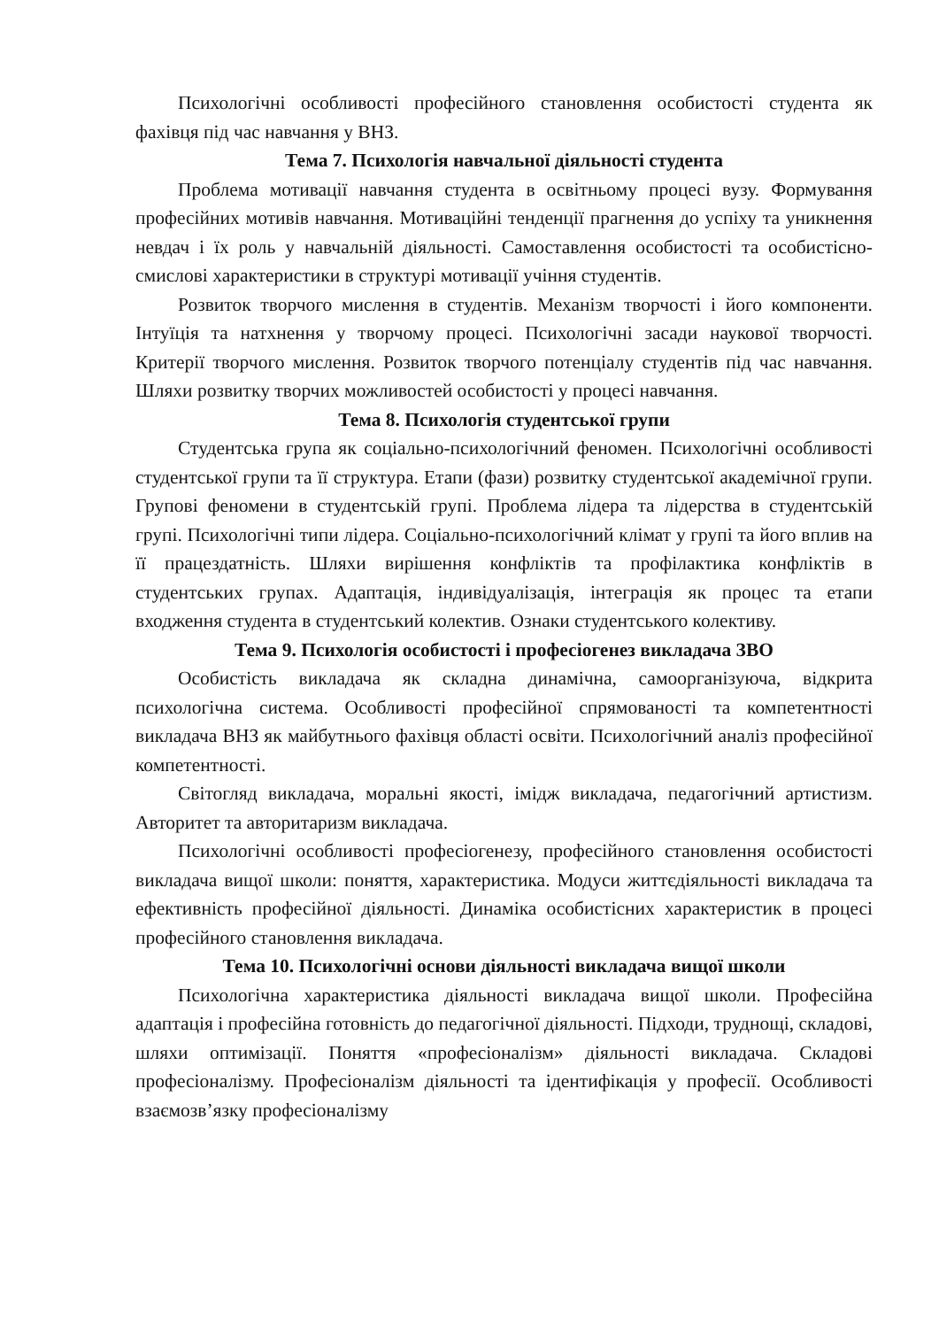Психологічні особливості професійного становлення особистості студента як фахівця під час навчання у ВНЗ.
Тема 7. Психологія навчальної діяльності студента
Проблема мотивації навчання студента в освітньому процесі вузу. Формування професійних мотивів навчання. Мотиваційні тенденції прагнення до успіху та уникнення невдач і їх роль у навчальній діяльності. Самоставлення особистості та особистісно-смислові характеристики в структурі мотивації учіння студентів.
Розвиток творчого мислення в студентів. Механізм творчості і його компоненти. Інтуїція та натхнення у творчому процесі. Психологічні засади наукової творчості. Критерії творчого мислення. Розвиток творчого потенціалу студентів під час навчання. Шляхи розвитку творчих можливостей особистості у процесі навчання.
Тема 8. Психологія студентської групи
Студентська група як соціально-психологічний феномен. Психологічні особливості студентської групи та її структура. Етапи (фази) розвитку студентської академічної групи. Групові феномени в студентській групі. Проблема лідера та лідерства в студентській групі. Психологічні типи лідера. Соціально-психологічний клімат у групі та його вплив на її працездатність. Шляхи вирішення конфліктів та профілактика конфліктів в студентських групах. Адаптація, індивідуалізація, інтеграція як процес та етапи входження студента в студентський колектив. Ознаки студентського колективу.
Тема 9. Психологія особистості і професіогенез викладача ЗВО
Особистість викладача як складна динамічна, самоорганізуюча, відкрита психологічна система. Особливості професійної спрямованості та компетентності викладача ВНЗ як майбутнього фахівця області освіти. Психологічний аналіз професійної компетентності.
Світогляд викладача, моральні якості, імідж викладача, педагогічний артистизм. Авторитет та авторитаризм викладача.
Психологічні особливості професіогенезу, професійного становлення особистості викладача вищої школи: поняття, характеристика. Модуси життєдіяльності викладача та ефективність професійної діяльності. Динаміка особистісних характеристик в процесі професійного становлення викладача.
Тема 10. Психологічні основи діяльності викладача вищої школи
Психологічна характеристика діяльності викладача вищої школи. Професійна адаптація і професійна готовність до педагогічної діяльності. Підходи, труднощі, складові, шляхи оптимізації. Поняття «професіоналізм» діяльності викладача. Складові професіоналізму. Професіоналізм діяльності та ідентифікація у професії. Особливості взаємозв’язку професіоналізму